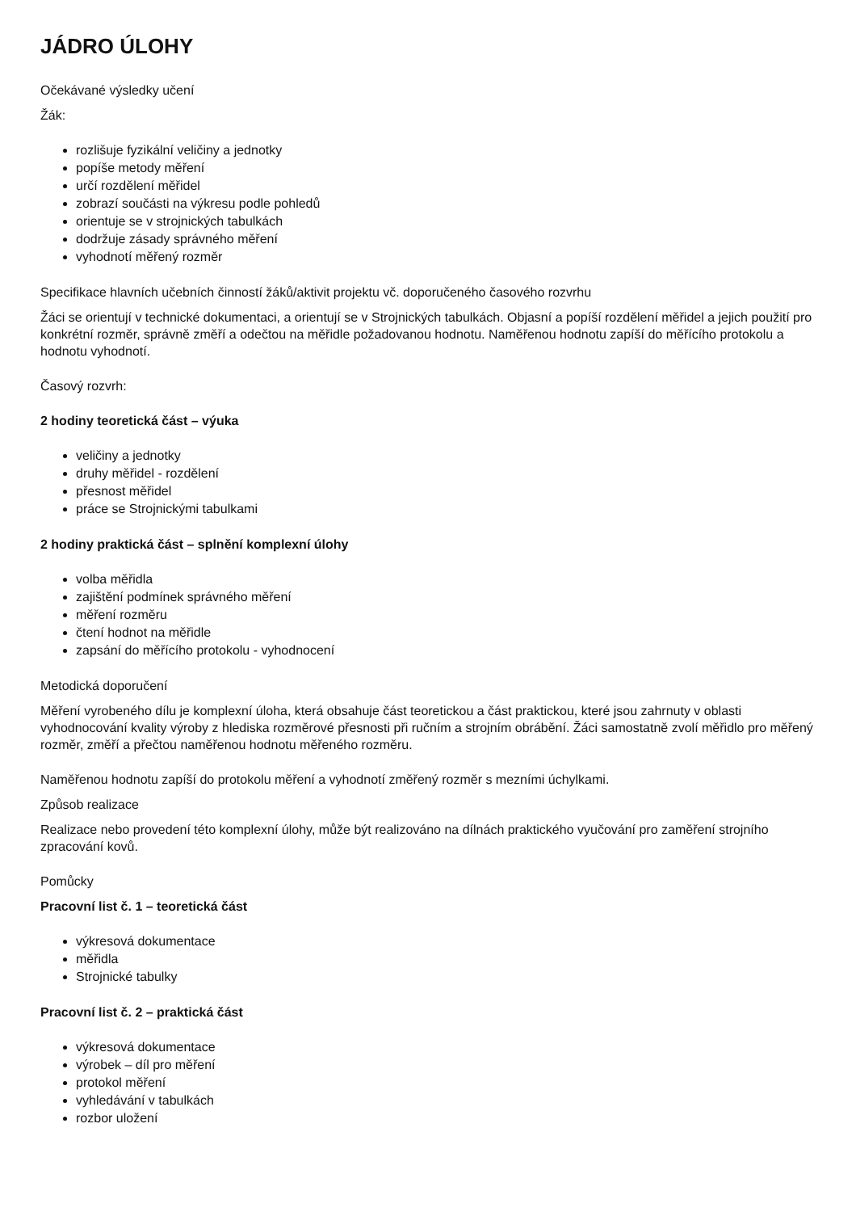JÁDRO ÚLOHY
Očekávané výsledky učení
Žák:
rozlišuje fyzikální veličiny a jednotky
popíše metody měření
určí rozdělení měřidel
zobrazí součásti na výkresu podle pohledů
orientuje se v strojnických tabulkách
dodržuje zásady správného měření
vyhodnotí měřený rozměr
Specifikace hlavních učebních činností žáků/aktivit projektu vč. doporučeného časového rozvrhu
Žáci se orientují v technické dokumentaci, a orientují se v Strojnických tabulkách. Objasní a popíší rozdělení měřidel a jejich použití pro konkrétní rozměr, správně změří a odečtou na měřidle požadovanou hodnotu. Naměřenou hodnotu zapíší do měřícího protokolu a hodnotu vyhodnotí.
Časový rozvrh:
2 hodiny teoretická část – výuka
veličiny a jednotky
druhy měřidel - rozdělení
přesnost měřidel
práce se Strojnickými tabulkami
2 hodiny praktická část – splnění komplexní úlohy
volba měřidla
zajištění podmínek správného měření
měření rozměru
čtení hodnot na měřidle
zapsání do měřícího protokolu - vyhodnocení
Metodická doporučení
Měření vyrobeného dílu je komplexní úloha, která obsahuje část teoretickou a část praktickou, které jsou zahrnuty v oblasti vyhodnocování kvality výroby z hlediska rozměrové přesnosti při ručním a strojním obrábění. Žáci samostatně zvolí měřidlo pro měřený rozměr, změří a přečtou naměřenou hodnotu měřeného rozměru.
Naměřenou hodnotu zapíší do protokolu měření a vyhodnotí změřený rozměr s mezními úchylkami.
Způsob realizace
Realizace nebo provedení této komplexní úlohy, může být realizováno na dílnách praktického vyučování pro zaměření strojního zpracování kovů.
Pomůcky
Pracovní list č. 1 – teoretická část
výkresová dokumentace
měřidla
Strojnické tabulky
Pracovní list č. 2 – praktická část
výkresová dokumentace
výrobek – díl pro měření
protokol měření
vyhledávání v tabulkách
rozbor uložení